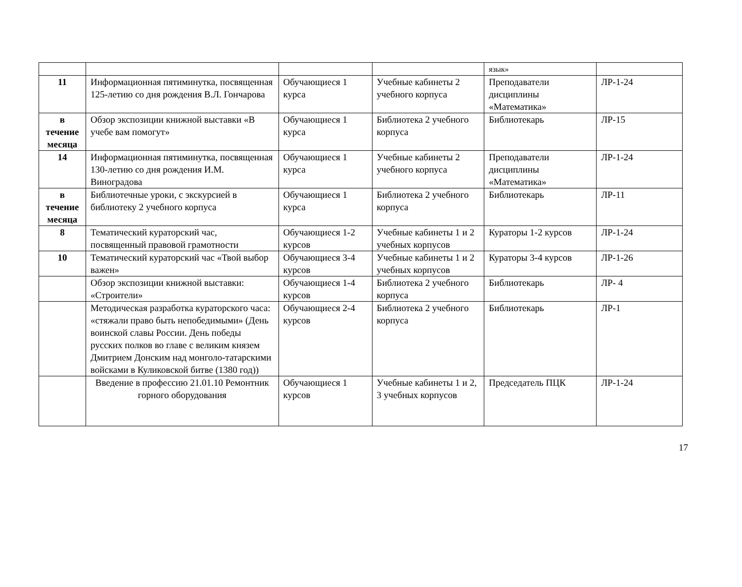| | | | | язык» | |
| 11 | Информационная пятиминутка, посвященная 125-летию со дня рождения В.Л. Гончарова | Обучающиеся 1 курса | Учебные кабинеты 2 учебного корпуса | Преподаватели дисциплины «Математика» | ЛР-1-24 |
| в течение месяца | Обзор экспозиции книжной выставки «В учебе вам помогут» | Обучающиеся 1 курса | Библиотека 2 учебного корпуса | Библиотекарь | ЛР-15 |
| 14 | Информационная пятиминутка, посвященная 130-летию со дня рождения И.М. Виноградова | Обучающиеся 1 курса | Учебные кабинеты 2 учебного корпуса | Преподаватели дисциплины «Математика» | ЛР-1-24 |
| в течение месяца | Библиотечные уроки, с экскурсией в библиотеку 2 учебного корпуса | Обучающиеся 1 курса | Библиотека 2 учебного корпуса | Библиотекарь | ЛР-11 |
| 8 | Тематический кураторский час, посвященный правовой грамотности | Обучающиеся 1-2 курсов | Учебные кабинеты 1 и 2 учебных корпусов | Кураторы 1-2 курсов | ЛР-1-24 |
| 10 | Тематический кураторский час «Твой выбор важен» | Обучающиеся 3-4 курсов | Учебные кабинеты 1 и 2 учебных корпусов | Кураторы 3-4 курсов | ЛР-1-26 |
| | Обзор экспозиции книжной выставки: «Строители» | Обучающиеся 1-4 курсов | Библиотека 2 учебного корпуса | Библиотекарь | ЛР- 4 |
| | Методическая разработка кураторского часа: «стяжали право быть непобедимыми» (День воинской славы России. День победы русских полков во главе с великим князем Дмитрием Донским над монголо-татарскими войсками в Куликовской битве (1380 год)) | Обучающиеся 2-4 курсов | Библиотека 2 учебного корпуса | Библиотекарь | ЛР-1 |
| | Введение в профессию 21.01.10 Ремонтник горного оборудования | Обучающиеся 1 курсов | Учебные кабинеты 1 и 2, 3 учебных корпусов | Председатель ПЦК | ЛР-1-24 |
17